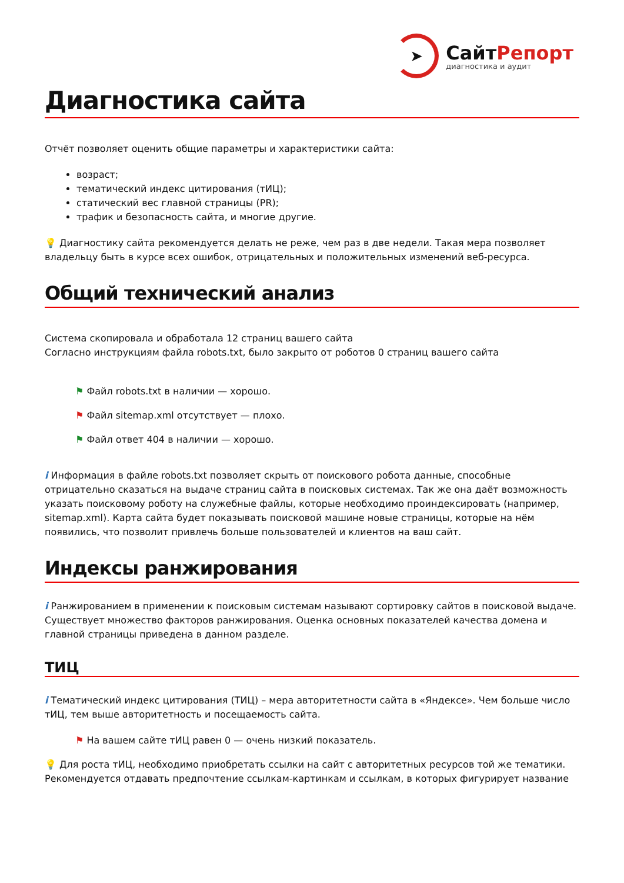➤
СайтРепорт
диагностика и аудит
Диагностика сайта
Отчёт позволяет оценить общие параметры и характеристики сайта:
возраст;
тематический индекс цитирования (тИЦ);
статический вес главной страницы (PR);
трафик и безопасность сайта, и многие другие.
💡 Диагностику сайта рекомендуется делать не реже, чем раз в две недели. Такая мера позволяет владельцу быть в курсе всех ошибок, отрицательных и положительных изменений веб-ресурса.
Общий технический анализ
Система скопировала и обработала 12 страниц вашего сайта
Согласно инструкциям файла robots.txt, было закрыто от роботов 0 страниц вашего сайта
⚑ Файл robots.txt в наличии — хорошо.
⚑ Файл sitemap.xml отсутствует — плохо.
⚑ Файл ответ 404 в наличии — хорошо.
i Информация в файле robots.txt позволяет скрыть от поискового робота данные, способные отрицательно сказаться на выдаче страниц сайта в поисковых системах. Так же она даёт возможность указать поисковому роботу на служебные файлы, которые необходимо проиндексировать (например, sitemap.xml). Карта сайта будет показывать поисковой машине новые страницы, которые на нём появились, что позволит привлечь больше пользователей и клиентов на ваш сайт.
Индексы ранжирования
i Ранжированием в применении к поисковым системам называют сортировку сайтов в поисковой выдаче. Существует множество факторов ранжирования. Оценка основных показателей качества домена и главной страницы приведена в данном разделе.
ТИЦ
i Тематический индекс цитирования (ТИЦ) – мера авторитетности сайта в «Яндексе». Чем больше число тИЦ, тем выше авторитетность и посещаемость сайта.
⚑ На вашем сайте тИЦ равен 0 — очень низкий показатель.
💡 Для роста тИЦ, необходимо приобретать ссылки на сайт с авторитетных ресурсов той же тематики. Рекомендуется отдавать предпочтение ссылкам-картинкам и ссылкам, в которых фигурирует название